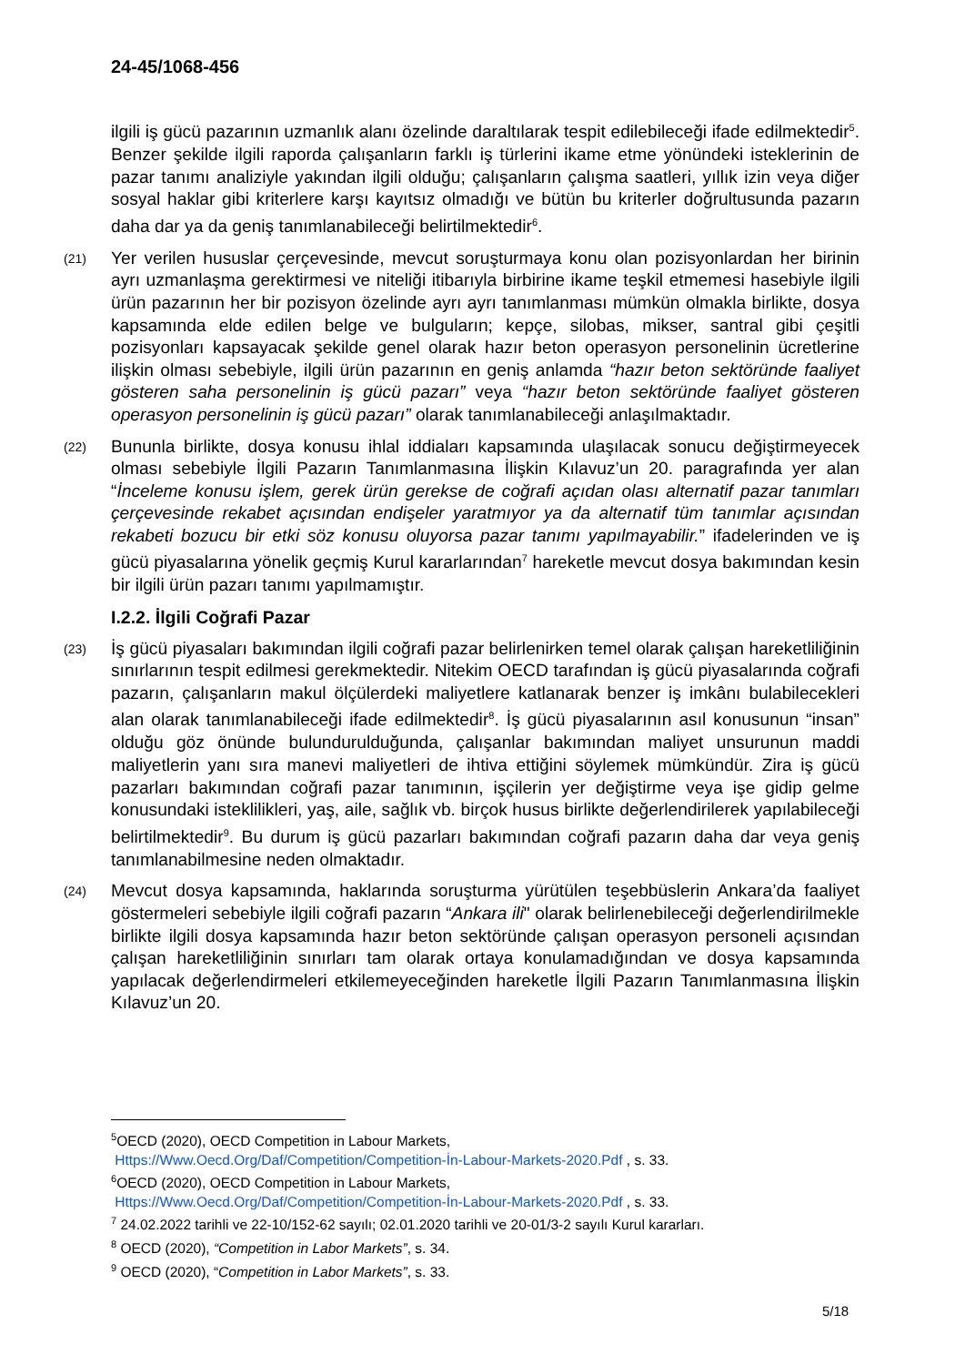24-45/1068-456
ilgili iş gücü pazarının uzmanlık alanı özelinde daraltılarak tespit edilebileceği ifade edilmektedir<sup>5</sup>. Benzer şekilde ilgili raporda çalışanların farklı iş türlerini ikame etme yönündeki isteklerinin de pazar tanımı analiziyle yakından ilgili olduğu; çalışanların çalışma saatleri, yıllık izin veya diğer sosyal haklar gibi kriterlere karşı kayıtsız olmadığı ve bütün bu kriterler doğrultusunda pazarın daha dar ya da geniş tanımlanabileceği belirtilmektedir<sup>6</sup>.
(21)
Yer verilen hususlar çerçevesinde, mevcut soruşturmaya konu olan pozisyonlardan her birinin ayrı uzmanlaşma gerektirmesi ve niteliği itibarıyla birbirine ikame teşkil etmemesi hasebiyle ilgili ürün pazarının her bir pozisyon özelinde ayrı ayrı tanımlanması mümkün olmakla birlikte, dosya kapsamında elde edilen belge ve bulguların; kepçe, silobas, mikser, santral gibi çeşitli pozisyonları kapsayacak şekilde genel olarak hazır beton operasyon personelinin ücretlerine ilişkin olması sebebiyle, ilgili ürün pazarının en geniş anlamda “hazır beton sektöründe faaliyet gösteren saha personelinin iş gücü pazarı” veya “hazır beton sektöründe faaliyet gösteren operasyon personelinin iş gücü pazarı” olarak tanımlanabileceği anlaşılmaktadır.
(22)
Bununla birlikte, dosya konusu ihlal iddiaları kapsamında ulaşılacak sonucu değiştirmeyecek olması sebebiyle İlgili Pazarın Tanımlanmasına İlişkin Kılavuz’un 20. paragrafında yer alan “İnceleme konusu işlem, gerek ürün gerekse de coğrafi açıdan olası alternatif pazar tanımları çerçevesinde rekabet açısından endişeler yaratmıyor ya da alternatif tüm tanımlar açısından rekabeti bozucu bir etki söz konusu oluyorsa pazar tanımı yapılmayabilir.” ifadelerinden ve iş gücü piyasalarına yönelik geçmiş Kurul kararlarından<sup>7</sup> hareketle mevcut dosya bakımından kesin bir ilgili ürün pazarı tanımı yapılmamıştır.
I.2.2. İlgili Coğrafi Pazar
(23)
İş gücü piyasaları bakımından ilgili coğrafi pazar belirlenirken temel olarak çalışan hareketliliğinin sınırlarının tespit edilmesi gerekmektedir. Nitekim OECD tarafından iş gücü piyasalarında coğrafi pazarın, çalışanların makul ölçülerdeki maliyetlere katlanarak benzer iş imkânı bulabilecekleri alan olarak tanımlanabileceği ifade edilmektedir<sup>8</sup>. İş gücü piyasalarının asıl konusunun “insan” olduğu göz önünde bulundurulduğunda, çalışanlar bakımından maliyet unsurunun maddi maliyetlerin yanı sıra manevi maliyetleri de ihtiva ettiğini söylemek mümkündür. Zira iş gücü pazarları bakımından coğrafi pazar tanımının, işçilerin yer değiştirme veya işe gidip gelme konusundaki isteklilikleri, yaş, aile, sağlık vb. birçok husus birlikte değerlendirilerek yapılabileceği belirtilmektedir<sup>9</sup>. Bu durum iş gücü pazarları bakımından coğrafi pazarın daha dar veya geniş tanımlanabilmesine neden olmaktadır.
(24)
Mevcut dosya kapsamında, haklarında soruşturma yürütülen teşebbüslerin Ankara’da faaliyet göstermeleri sebebiyle ilgili coğrafi pazarın “Ankara ili" olarak belirlenebileceği değerlendirilmekle birlikte ilgili dosya kapsamında hazır beton sektöründe çalışan operasyon personeli açısından çalışan hareketliliğinin sınırları tam olarak ortaya konulamadığından ve dosya kapsamında yapılacak değerlendirmeleri etkilemeyeceğinden hareketle İlgili Pazarın Tanımlanmasına İlişkin Kılavuz’un 20.
<sup>5</sup> OECD (2020), OECD Competition in Labour Markets,
Https://Www.Oecd.Org/Daf/Competition/Competition-İn-Labour-Markets-2020.Pdf , s. 33.
<sup>6</sup> OECD (2020), OECD Competition in Labour Markets,
Https://Www.Oecd.Org/Daf/Competition/Competition-İn-Labour-Markets-2020.Pdf , s. 33.
<sup>7</sup> 24.02.2022 tarihli ve 22-10/152-62 sayılı; 02.01.2020 tarihli ve 20-01/3-2 sayılı Kurul kararları.
<sup>8</sup> OECD (2020), “Competition in Labor Markets”, s. 34.
<sup>9</sup> OECD (2020), “Competition in Labor Markets”, s. 33.
5/18